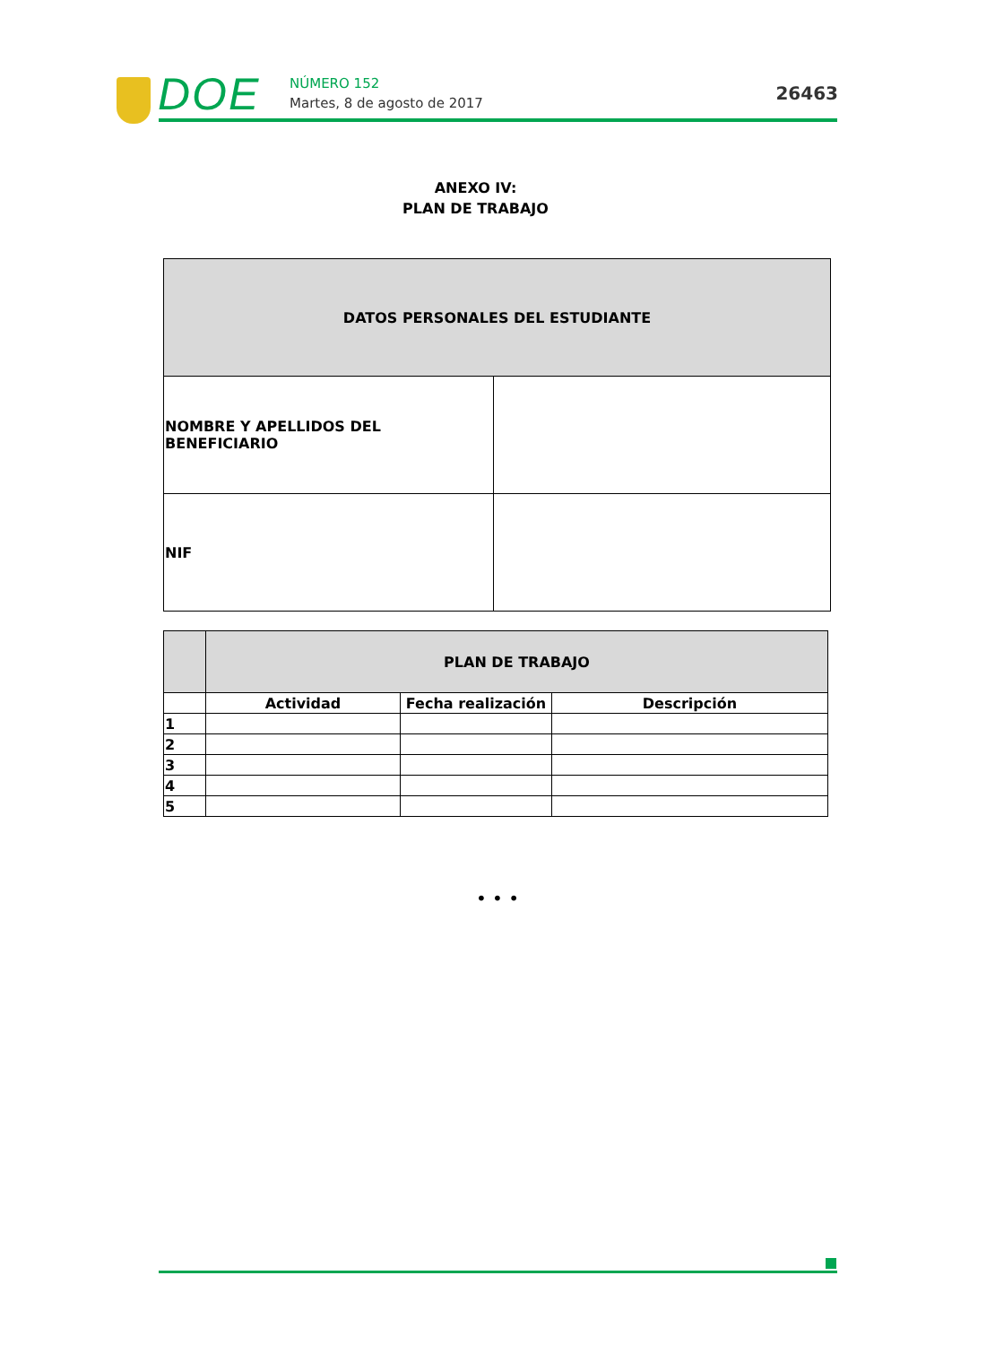DOE NÚMERO 152
Martes, 8 de agosto de 2017 26463
ANEXO IV:
PLAN DE TRABAJO
| DATOS PERSONALES DEL ESTUDIANTE | |
| --- | --- |
| NOMBRE Y APELLIDOS DEL BENEFICIARIO | |
| NIF | |
| | PLAN DE TRABAJO | | |
| | Actividad | Fecha realización | Descripción |
| 1 | | | |
| 2 | | | |
| 3 | | | |
| 4 | | | |
| 5 | | | |
• • •